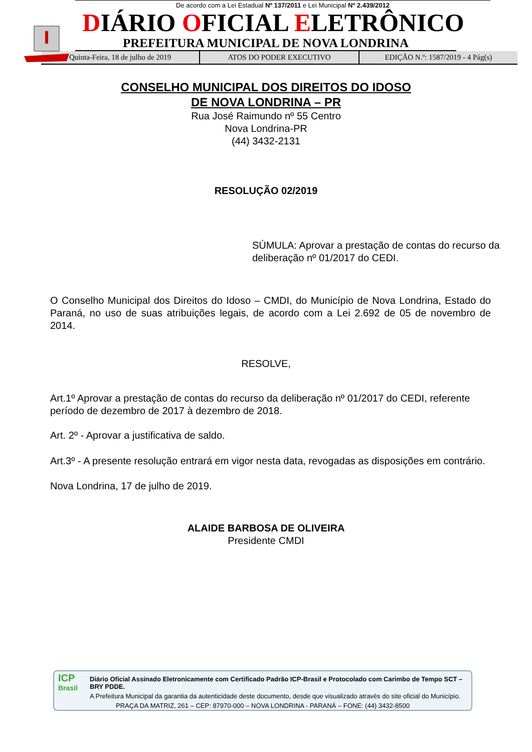De acordo com a Lei Estadual Nº 137/2011 e Lei Municipal Nº 2.439/2012
DIÁRIO OFICIAL ELETRÔNICO
PREFEITURA MUNICIPAL DE NOVA LONDRINA
Quinta-Feira, 18 de julho de 2019
ATOS DO PODER EXECUTIVO EDIÇÃO N.º: 1587/2019 - 4 Pág(s)
CONSELHO MUNICIPAL DOS DIREITOS DO IDOSO
DE NOVA LONDRINA – PR
Rua José Raimundo nº 55 Centro
Nova Londrina-PR
(44) 3432-2131
RESOLUÇÃO 02/2019
SÚMULA: Aprovar a prestação de contas do recurso da deliberação nº 01/2017 do CEDI.
O Conselho Municipal dos Direitos do Idoso – CMDI, do Município de Nova Londrina, Estado do Paraná, no uso de suas atribuições legais, de acordo com a Lei 2.692 de 05 de novembro de 2014.
RESOLVE,
Art.1º Aprovar a prestação de contas do recurso da deliberação nº 01/2017 do CEDI, referente período de dezembro de 2017 à dezembro de 2018.
Art. 2º - Aprovar a justificativa de saldo.
Art.3º - A presente resolução entrará em vigor nesta data, revogadas as disposições em contrário.
Nova Londrina, 17 de julho de 2019.
ALAIDE BARBOSA DE OLIVEIRA
Presidente CMDI
ICP
Brasil
Diário Oficial Assinado Eletronicamente com Certificado Padrão ICP-Brasil e Protocolado com Carimbo de Tempo SCT – BRY PDDE.
A Prefeitura Municipal da garantia da autenticidade deste documento, desde que visualizado através do site oficial do Município.
PRAÇA DA MATRIZ, 261 – CEP: 87970-000 – NOVA LONDRINA - PARANÁ – FONE: (44) 3432-8500